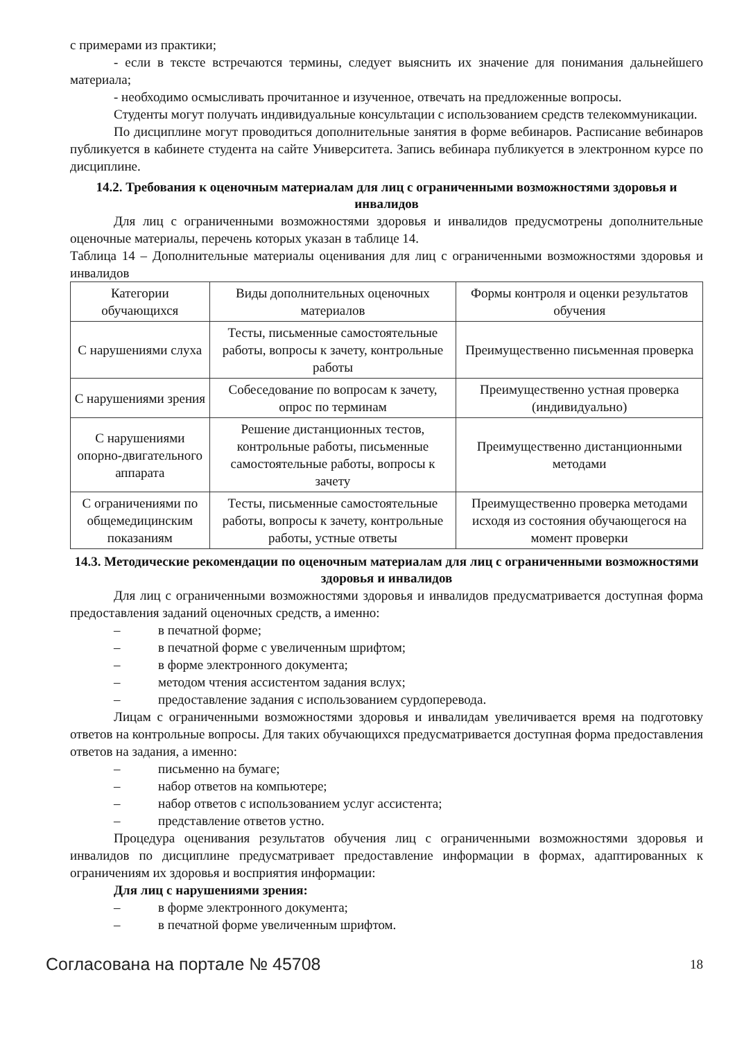с примерами из практики;
- если в тексте встречаются термины, следует выяснить их значение для понимания дальнейшего материала;
- необходимо осмысливать прочитанное и изученное, отвечать на предложенные вопросы.
Студенты могут получать индивидуальные консультации с использованием средств телекоммуникации.
По дисциплине могут проводиться дополнительные занятия в форме вебинаров. Расписание вебинаров публикуется в кабинете студента на сайте Университета. Запись вебинара публикуется в электронном курсе по дисциплине.
14.2. Требования к оценочным материалам для лиц с ограниченными возможностями здоровья и инвалидов
Для лиц с ограниченными возможностями здоровья и инвалидов предусмотрены дополнительные оценочные материалы, перечень которых указан в таблице 14.
Таблица 14 – Дополнительные материалы оценивания для лиц с ограниченными возможностями здоровья и инвалидов
| Категории обучающихся | Виды дополнительных оценочных материалов | Формы контроля и оценки результатов обучения |
| --- | --- | --- |
| С нарушениями слуха | Тесты, письменные самостоятельные работы, вопросы к зачету, контрольные работы | Преимущественно письменная проверка |
| С нарушениями зрения | Собеседование по вопросам к зачету, опрос по терминам | Преимущественно устная проверка (индивидуально) |
| С нарушениями опорно-двигательного аппарата | Решение дистанционных тестов, контрольные работы, письменные самостоятельные работы, вопросы к зачету | Преимущественно дистанционными методами |
| С ограничениями по общемедицинским показаниям | Тесты, письменные самостоятельные работы, вопросы к зачету, контрольные работы, устные ответы | Преимущественно проверка методами исходя из состояния обучающегося на момент проверки |
14.3. Методические рекомендации по оценочным материалам для лиц с ограниченными возможностями здоровья и инвалидов
Для лиц с ограниченными возможностями здоровья и инвалидов предусматривается доступная форма предоставления заданий оценочных средств, а именно:
– в печатной форме;
– в печатной форме с увеличенным шрифтом;
– в форме электронного документа;
– методом чтения ассистентом задания вслух;
– предоставление задания с использованием сурдоперевода.
Лицам с ограниченными возможностями здоровья и инвалидам увеличивается время на подготовку ответов на контрольные вопросы. Для таких обучающихся предусматривается доступная форма предоставления ответов на задания, а именно:
– письменно на бумаге;
– набор ответов на компьютере;
– набор ответов с использованием услуг ассистента;
– представление ответов устно.
Процедура оценивания результатов обучения лиц с ограниченными возможностями здоровья и инвалидов по дисциплине предусматривает предоставление информации в формах, адаптированных к ограничениям их здоровья и восприятия информации:
Для лиц с нарушениями зрения:
– в форме электронного документа;
– в печатной форме увеличенным шрифтом.
Согласована на портале № 45708 18